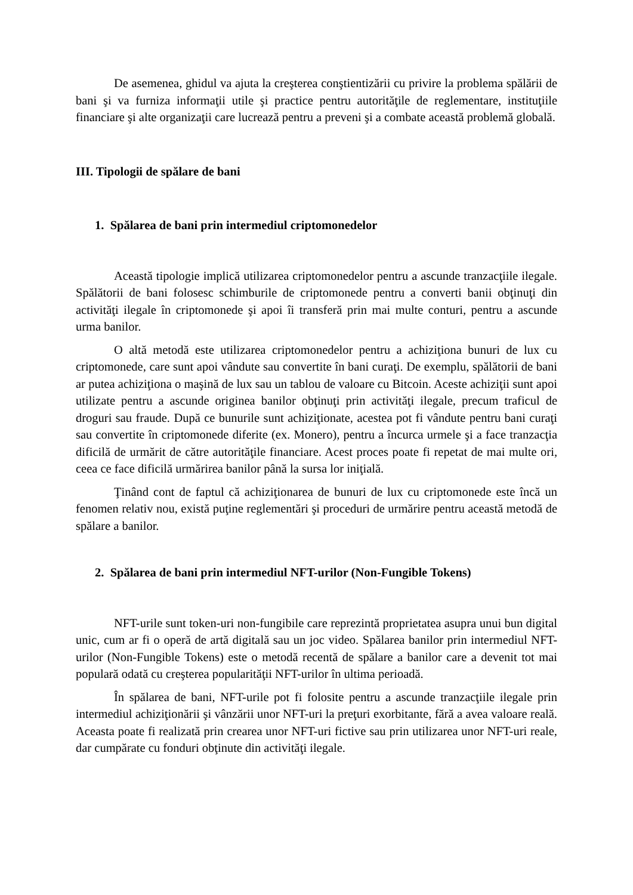De asemenea, ghidul va ajuta la creşterea conştientizării cu privire la problema spălării de bani şi va furniza informaţii utile şi practice pentru autorităţile de reglementare, instituţiile financiare şi alte organizaţii care lucrează pentru a preveni şi a combate această problemă globală.
III. Tipologii de spălare de bani
1. Spălarea de bani prin intermediul criptomonedelor
Această tipologie implică utilizarea criptomonedelor pentru a ascunde tranzacţiile ilegale. Spălătorii de bani folosesc schimburile de criptomonede pentru a converti banii obţinuţi din activităţi ilegale în criptomonede şi apoi îi transferă prin mai multe conturi, pentru a ascunde urma banilor.
O altă metodă este utilizarea criptomonedelor pentru a achiziţiona bunuri de lux cu criptomonede, care sunt apoi vândute sau convertite în bani curaţi. De exemplu, spălătorii de bani ar putea achiziţiona o maşină de lux sau un tablou de valoare cu Bitcoin. Aceste achiziţii sunt apoi utilizate pentru a ascunde originea banilor obţinuţi prin activităţi ilegale, precum traficul de droguri sau fraude. După ce bunurile sunt achiziţionate, acestea pot fi vândute pentru bani curaţi sau convertite în criptomonede diferite (ex. Monero), pentru a încurca urmele şi a face tranzacţia dificilă de urmărit de către autorităţile financiare. Acest proces poate fi repetat de mai multe ori, ceea ce face dificilă urmărirea banilor până la sursa lor iniţială.
Ţinând cont de faptul că achiziţionarea de bunuri de lux cu criptomonede este încă un fenomen relativ nou, există puţine reglementări şi proceduri de urmărire pentru această metodă de spălare a banilor.
2. Spălarea de bani prin intermediul NFT-urilor (Non-Fungible Tokens)
NFT-urile sunt token-uri non-fungibile care reprezintă proprietatea asupra unui bun digital unic, cum ar fi o operă de artă digitală sau un joc video. Spălarea banilor prin intermediul NFT-urilor (Non-Fungible Tokens) este o metodă recentă de spălare a banilor care a devenit tot mai populară odată cu creşterea popularităţii NFT-urilor în ultima perioadă.
În spălarea de bani, NFT-urile pot fi folosite pentru a ascunde tranzacţiile ilegale prin intermediul achiziţionării şi vânzării unor NFT-uri la preţuri exorbitante, fără a avea valoare reală. Aceasta poate fi realizată prin crearea unor NFT-uri fictive sau prin utilizarea unor NFT-uri reale, dar cumpărate cu fonduri obţinute din activităţi ilegale.